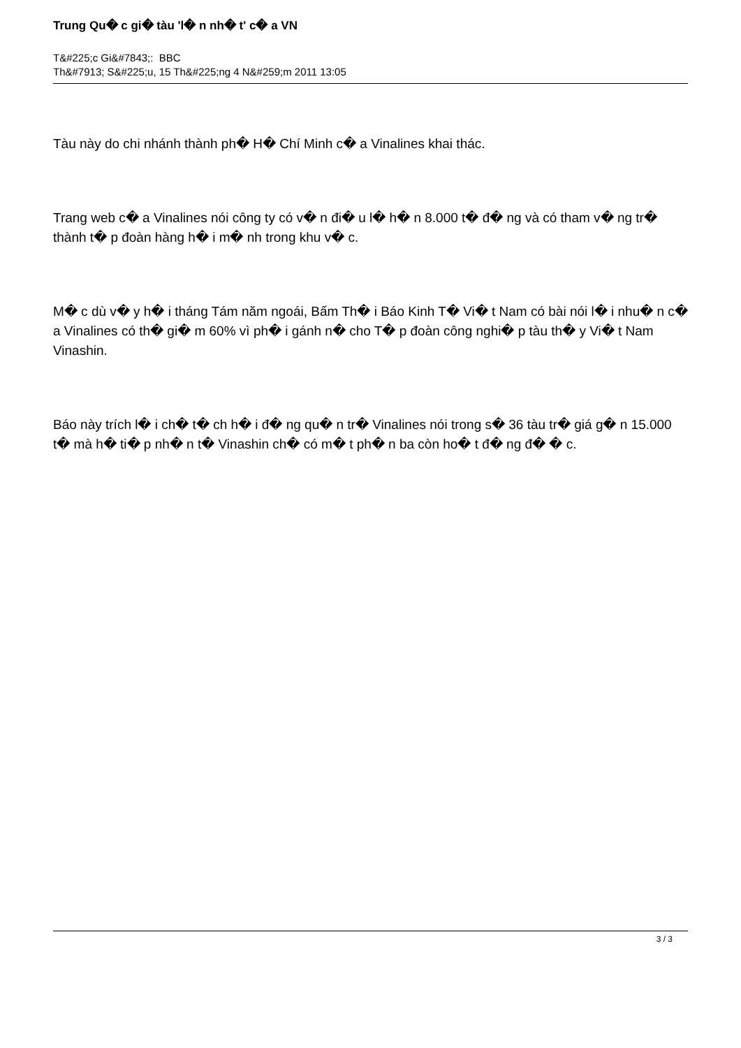Trung Qu� c gi� tàu 'l� n nh� t' c� a VN
T&#225;c Gi&#7843;: BBC
Th&#7913; S&#225;u, 15 Th&#225;ng 4 N&#259;m 2011 13:05
Tàu này do chi nhánh thành ph� H� Chí Minh c� a Vinalines khai thác.
Trang web c� a Vinalines nói công ty có v� n đi� u l� h� n 8.000 t� đ� ng và có tham v� ng tr� thành t� p đoàn hàng h� i m� nh trong khu v� c.
M� c dù v� y h� i tháng Tám năm ngoái, Bấm Th� i Báo Kinh T� Vi� t Nam có bài nói l� i nhu� n c� a Vinalines có th� gi� m 60% vì ph� i gánh n� cho T� p đoàn công nghi� p tàu th� y Vi� t Nam Vinashin.
Báo này trích l� i ch� t� ch h� i đ� ng qu� n tr� Vinalines nói trong s� 36 tàu tr� giá g� n 15.000 t� mà h� ti� p nh� n t� Vinashin ch� có m� t ph� n ba còn ho� t đ� ng đ� � c.
3 / 3